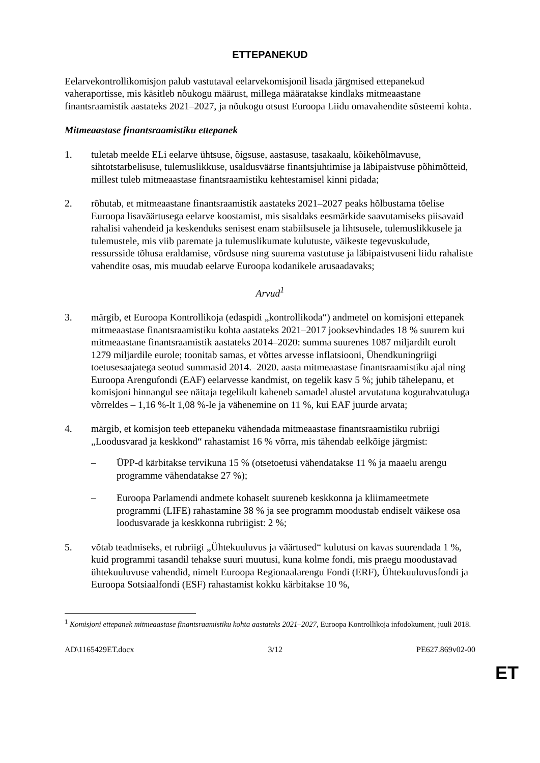ETTEPANEKUD
Eelarvekontrollikomisjon palub vastutaval eelarvekomisjonil lisada järgmised ettepanekud vaheraportisse, mis käsitleb nõukogu määrust, millega määratakse kindlaks mitmeaastane finantsraamistik aastateks 2021–2027, ja nõukogu otsust Euroopa Liidu omavahendite süsteemi kohta.
Mitmeaastase finantsraamistiku ettepanek
1. tuletab meelde ELi eelarve ühtsuse, õigsuse, aastasuse, tasakaalu, kõikehõlmavuse, sihtotstarbelisuse, tulemuslikkuse, usaldusväärse finantsjuhtimise ja läbipaistvuse põhimõtteid, millest tuleb mitmeaastase finantsraamistiku kehtestamisel kinni pidada;
2. rõhutab, et mitmeaastane finantsraamistik aastateks 2021–2027 peaks hõlbustama tõelise Euroopa lisaväärtusega eelarve koostamist, mis sisaldaks eesmärkide saavutamiseks piisavaid rahalisi vahendeid ja keskenduks senisest enam stabiilsusele ja lihtsusele, tulemuslikkusele ja tulemustele, mis viib paremate ja tulemuslikumate kulutuste, väikeste tegevuskulude, ressursside tõhusa eraldamise, võrdsuse ning suurema vastutuse ja läbipaistvuseni liidu rahaliste vahendite osas, mis muudab eelarve Euroopa kodanikele arusaadavaks;
Arvud<sup>1</sup>
3. märgib, et Euroopa Kontrollikoja (edaspidi „kontrollikoda“) andmetel on komisjoni ettepanek mitmeaastase finantsraamistiku kohta aastateks 2021–2017 jooksevhindades 18 % suurem kui mitmeaastane finantsraamistik aastateks 2014–2020: summa suurenes 1087 miljardilt eurolt 1279 miljardile eurole; toonitab samas, et võttes arvesse inflatsiooni, Ühendkuningriigi toetusesaajatega seotud summasid 2014.–2020. aasta mitmeaastase finantsraamistiku ajal ning Euroopa Arengufondi (EAF) eelarvesse kandmist, on tegelik kasv 5 %; juhib tähelepanu, et komisjoni hinnangul see näitaja tegelikult kaheneb samadel alustel arvutatuna kogurahvatuluga võrreldes – 1,16 %-lt 1,08 %-le ja vähenemine on 11 %, kui EAF juurde arvata;
4. märgib, et komisjon teeb ettepaneku vähendada mitmeaastase finantsraamistiku rubriigi „Loodusvarad ja keskkond“ rahastamist 16 % võrra, mis tähendab eelkõige järgmist:
– ÜPP-d kärbitakse tervikuna 15 % (otsetoetusi vähendatakse 11 % ja maaelu arengu programme vähendatakse 27 %);
– Euroopa Parlamendi andmete kohaselt suureneb keskkonna ja kliimameetmete programmi (LIFE) rahastamine 38 % ja see programm moodustab endiselt väikese osa loodusvarade ja keskkonna rubriigist: 2 %;
5. võtab teadmiseks, et rubriigi „Ühtekuuluvus ja väärtused“ kulutusi on kavas suurendada 1 %, kuid programmi tasandil tehakse suuri muutusi, kuna kolme fondi, mis praegu moodustavad ühtekuuluvuse vahendid, nimelt Euroopa Regionaalarengu Fondi (ERF), Ühtekuuluvusfondi ja Euroopa Sotsiaalfondi (ESF) rahastamist kokku kärbitakse 10 %,
<sup>1</sup> Komisjoni ettepanek mitmeaastase finantsraamistiku kohta aastateks 2021–2027, Euroopa Kontrollikoja infodokument, juuli 2018.
AD\1165429ET.docx 3/12 PE627.869v02-00
ET